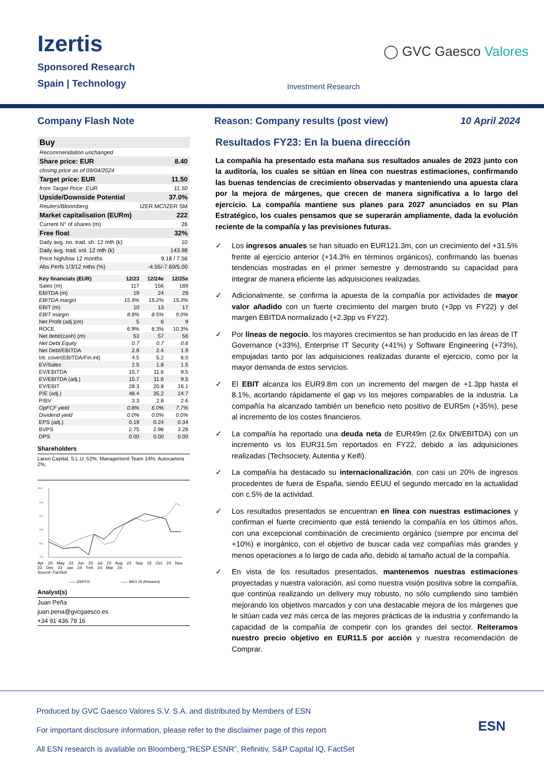Izertis
Sponsored Research
Spain | Technology
◯ GVC Gaesco Valores
Investment Research
Company Flash Note Reason: Company results (post view) 10 April 2024
| Buy | |
| Recommendation unchanged | |
| Share price: EUR | 8.40 |
| closing price as of 09/04/2024 | |
| Target price: EUR | 11.50 |
| from Target Price: EUR | 11.50 |
| Upside/Downside Potential | 37.0% |
| Reuters/Bloomberg | IZER.MC/IZER SM |
| Market capitalisation (EURm) | 222 |
| Current N° of shares (m) | 26 |
| Free float | 32% |
| Daily avg. no. trad. sh. 12 mth (k) | 10 |
| Daily avg. trad. vol. 12 mth (k) | 143.98 |
| Price high/low 12 months | 9.18 / 7.56 |
| Abs Perfs 1/3/12 mths (%) | -4.55/-7.69/5.00 |
| Key financials (EUR) | 12/23 | 12/24e | 12/25e |
| --- | --- | --- | --- |
| Sales (m) | 117 | 156 | 189 |
| EBITDA (m) | 19 | 24 | 29 |
| EBITDA margin | 15.9% | 15.2% | 15.3% |
| EBIT (m) | 10 | 13 | 17 |
| EBIT margin | 8.8% | 8.5% | 9.0% |
| Net Profit (adj.)(m) | 5 | 6 | 9 |
| ROCE | 6.9% | 8.3% | 10.3% |
| Net debt/(cash) (m) | 53 | 57 | 56 |
| Net Debt Equity | 0.7 | 0.7 | 0.6 |
| Net Debt/EBITDA | 2.8 | 2.4 | 1.9 |
| Int. cover(EBITDA/Fin.int) | 4.5 | 5.2 | 6.0 |
| EV/Sales | 2.5 | 1.8 | 1.5 |
| EV/EBITDA | 15.7 | 11.6 | 9.5 |
| EV/EBITDA (adj.) | 15.7 | 11.6 | 9.5 |
| EV/EBIT | 28.3 | 20.8 | 16.1 |
| P/E (adj.) | 48.4 | 35.2 | 24.7 |
| P/BV | 3.3 | 2.8 | 2.6 |
| OpFCF yield | 0.8% | 6.0% | 7.7% |
| Dividend yield | 0.0% | 0.0% | 0.0% |
| EPS (adj.) | 0.19 | 0.24 | 0.34 |
| BVPS | 2.75 | 2.96 | 3.28 |
| DPS | 0.00 | 0.00 | 0.00 |
Shareholders
Laren Capital, S.L.U. 52%; Management Team 14%; Autocartera 2%;
10.0
9.5
9.0
8.5
8.0
7.5
Apr 23 May 23 Jun 23 Jul 23 Aug 23 Sep 23 Oct 23 Nov 23 Dec 23 Jan 24 Feb 24 Mar 24
Source: FactSet
—— IZERTIS —— IBEX 35 (Rebased)
Analyst(s)
Juan Peña
juan.pena@gvcgaesco.es
+34 91 436 78 16
Resultados FY23: En la buena dirección
La compañía ha presentado esta mañana sus resultados anuales de 2023 junto con la auditoría, los cuales se sitúan en línea con nuestras estimaciones, confirmando las buenas tendencias de crecimiento observadas y manteniendo una apuesta clara por la mejora de márgenes, que crecen de manera significativa a lo largo del ejercicio. La compañía mantiene sus planes para 2027 anunciados en su Plan Estratégico, los cuales pensamos que se superarán ampliamente, dada la evolución reciente de la compañía y las previsiones futuras.
✓ Los ingresos anuales se han situado en EUR121.3m, con un crecimiento del +31.5% frente al ejercicio anterior (+14.3% en términos orgánicos), confirmando las buenas tendencias mostradas en el primer semestre y demostrando su capacidad para integrar de manera eficiente las adquisiciones realizadas.
✓ Adicionalmente, se confirma la apuesta de la compañía por actividades de mayor valor añadido con un fuerte crecimiento del margen bruto (+3pp vs FY22) y del margen EBITDA normalizado (+2.3pp vs FY22).
✓ Por líneas de negocio, los mayores crecimientos se han producido en las áreas de IT Governance (+33%), Enterprise IT Security (+41%) y Software Engineering (+73%), empujadas tanto por las adquisiciones realizadas durante el ejercicio, como por la mayor demanda de estos servicios.
✓ El EBIT alcanza los EUR9.8m con un incremento del margen de +1.3pp hasta el 8.1%, acortando rápidamente el gap vs los mejores comparables de la industria. La compañía ha alcanzado también un beneficio neto positivo de EUR5m (+35%), pese al incremento de los costes financieros.
✓ La compañía ha reportado una deuda neta de EUR49m (2.6x DN/EBITDA) con un incremento vs los EUR31.5m reportados en FY22, debido a las adquisiciones realizadas (Techsociety, Autentia y Keifi).
✓ La compañía ha destacado su internacionalización, con casi un 20% de ingresos procedentes de fuera de España, siendo EEUU el segundo mercado en la actualidad con c.5% de la actividad.
✓ Los resultados presentados se encuentran en línea con nuestras estimaciones y confirman el fuerte crecimiento que está teniendo la compañía en los últimos años, con una excepcional combinación de crecimiento orgánico (siempre por encima del +10%) e inorgánico, con el objetivo de buscar cada vez compañías más grandes y menos operaciones a lo largo de cada año, debido al tamaño actual de la compañía.
✓ En vista de los resultados presentados, mantenemos nuestras estimaciones proyectadas y nuestra valoración, así como nuestra visión positiva sobre la compañía, que continúa realizando un delivery muy robusto, no sólo cumpliendo sino también mejorando los objetivos marcados y con una destacable mejora de los márgenes que le sitúan cada vez más cerca de las mejores prácticas de la industria y confirmando la capacidad de la compañía de competir con los grandes del sector. Reiteramos nuestro precio objetivo en EUR11.5 por acción y nuestra recomendación de Comprar.
Produced by GVC Gaesco Valores S.V. S.A. and distributed by Members of ESN
For important disclosure information, please refer to the disclaimer page of this report
All ESN research is available on Bloomberg,“RESP ESNR”, Refinitiv, S&P Capital IQ, FactSet
ESN